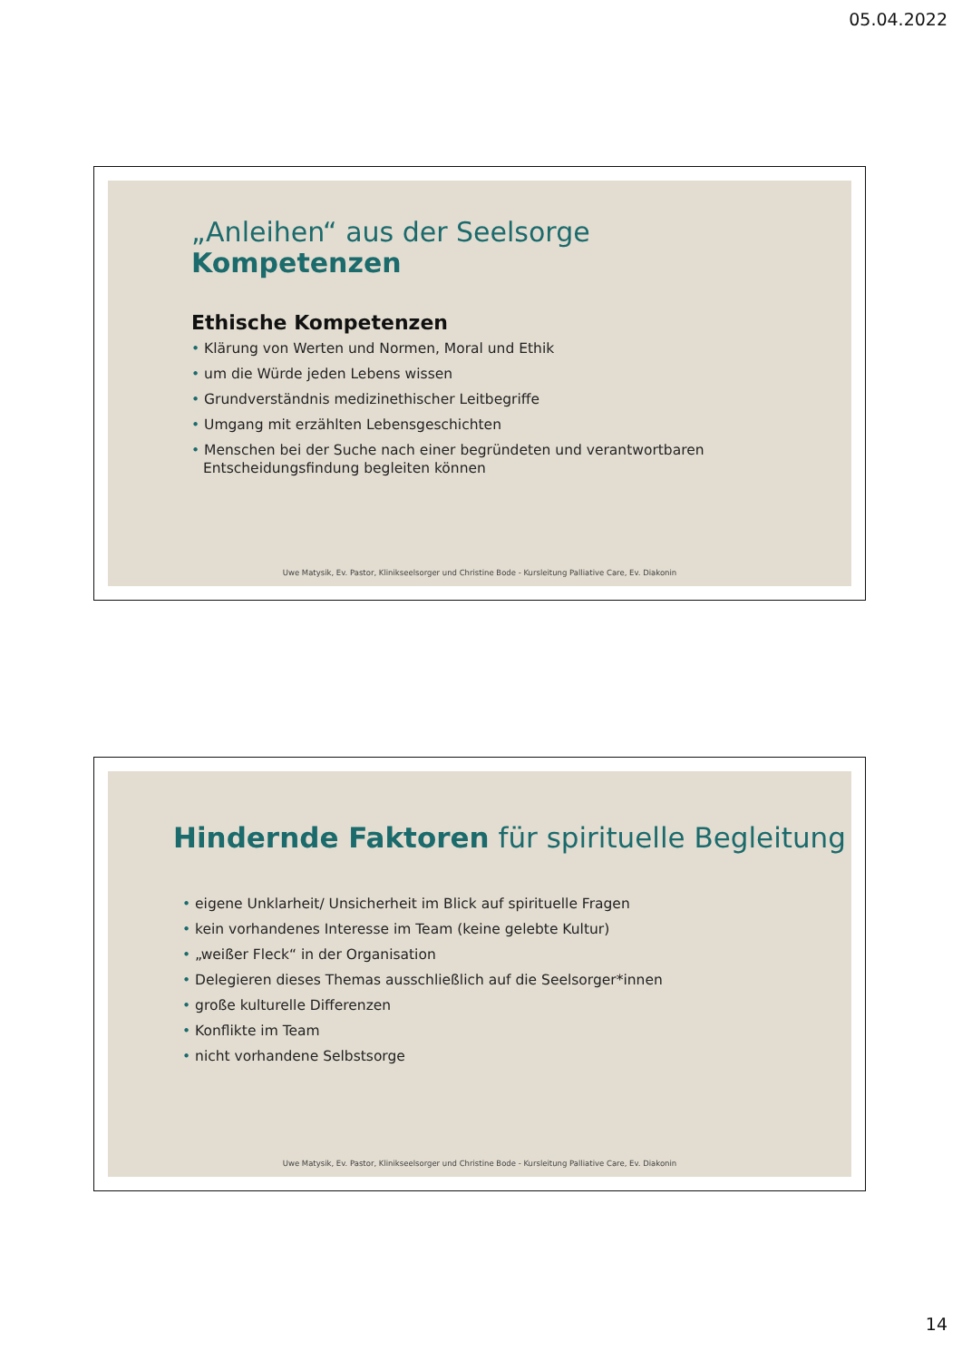05.04.2022
„Anleihen“ aus der Seelsorge
Kompetenzen
Ethische Kompetenzen
• Klärung von Werten und Normen, Moral und Ethik
• um die Würde jeden Lebens wissen
• Grundverständnis medizinethischer Leitbegriffe
• Umgang mit erzählten Lebensgeschichten
• Menschen bei der Suche nach einer begründeten und verantwortbaren
Entscheidungsfindung begleiten können
Uwe Matysik, Ev. Pastor, Klinikseelsorger und Christine Bode - Kursleitung Palliative Care, Ev. Diakonin
Hindernde Faktoren für spirituelle Begleitung
• eigene Unklarheit/ Unsicherheit im Blick auf spirituelle Fragen
• kein vorhandenes Interesse im Team (keine gelebte Kultur)
• „weißer Fleck“ in der Organisation
• Delegieren dieses Themas ausschließlich auf die Seelsorger*innen
• große kulturelle Differenzen
• Konflikte im Team
• nicht vorhandene Selbstsorge
Uwe Matysik, Ev. Pastor, Klinikseelsorger und Christine Bode - Kursleitung Palliative Care, Ev. Diakonin
14